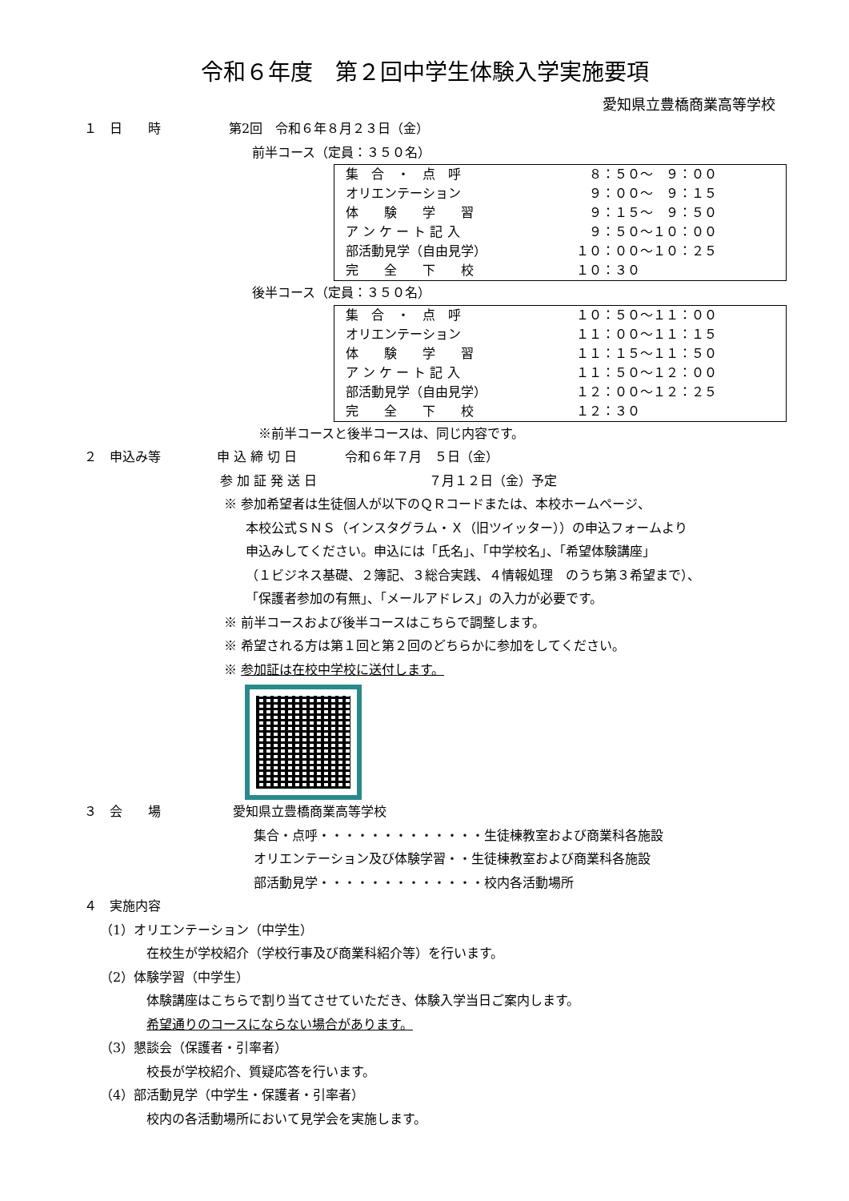令和６年度　第２回中学生体験入学実施要項
愛知県立豊橋商業高等学校
１　日　　時 第2回　令和６年８月２３日（金）
前半コース（定員：３５０名）
| 集 合 ・ 点 呼 | ８：５０～ ９：００ |
| オリエンテーション | ９：００～ ９：１５ |
| 体 験 学 習 | ９：１５～ ９：５０ |
| ア ン ケ ー ト 記 入 | ９：５０～１０：００ |
| 部活動見学（自由見学） | １０：００～１０：２５ |
| 完 全 下 校 | １０：３０ |
後半コース（定員：３５０名）
| 集 合 ・ 点 呼 | １０：５０～１１：００ |
| オリエンテーション | １１：００～１１：１５ |
| 体 験 学 習 | １１：１５～１１：５０ |
| ア ン ケ ー ト 記 入 | １１：５０～１２：００ |
| 部活動見学（自由見学） | １２：００～１２：２５ |
| 完 全 下 校 | １２：３０ |
※前半コースと後半コースは、同じ内容です。
２　申込み等 申 込 締 切 日 令和６年７月　５日（金）
参 加 証 発 送 日 ７月１２日（金）予定
※ 参加希望者は生徒個人が以下のＱＲコードまたは、本校ホームページ、
本校公式ＳＮＳ（インスタグラム・Ｘ（旧ツイッター））の申込フォームより
申込みしてください。申込には「氏名」、「中学校名」、「希望体験講座」
（１ビジネス基礎、２簿記、３総合実践、４情報処理　のうち第３希望まで）、
「保護者参加の有無」、「メールアドレス」の入力が必要です。
※ 前半コースおよび後半コースはこちらで調整します。
※ 希望される方は第１回と第２回のどちらかに参加をしてください。
※ 参加証は在校中学校に送付します。
３　会　　場 愛知県立豊橋商業高等学校
集合・点呼・・・・・・・・・・・・・生徒棟教室および商業科各施設
オリエンテーション及び体験学習・・生徒棟教室および商業科各施設
部活動見学・・・・・・・・・・・・・校内各活動場所
４　実施内容
（1）オリエンテーション（中学生）
在校生が学校紹介（学校行事及び商業科紹介等）を行います。
（2）体験学習（中学生）
体験講座はこちらで割り当てさせていただき、体験入学当日ご案内します。
希望通りのコースにならない場合があります。
（3）懇談会（保護者・引率者）
校長が学校紹介、質疑応答を行います。
（4）部活動見学（中学生・保護者・引率者）
校内の各活動場所において見学会を実施します。